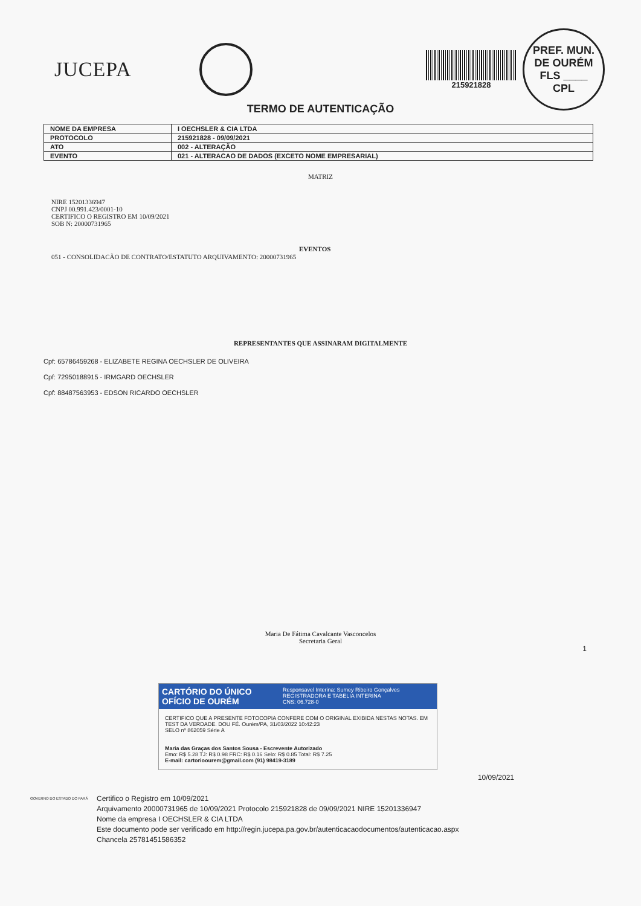JUCEPA
215921828
PREF. MUN. DE OURÉM
FLS ____
CPL
TERMO DE AUTENTICAÇÃO
| NOME DA EMPRESA | I OECHSLER & CIA LTDA |
| PROTOCOLO | 215921828 - 09/09/2021 |
| ATO | 002 - ALTERAÇÃO |
| EVENTO | 021 - ALTERACAO DE DADOS (EXCETO NOME EMPRESARIAL) |
MATRIZ
NIRE 15201336947
CNPJ 00.991.423/0001-10
CERTIFICO O REGISTRO EM 10/09/2021
SOB N: 20000731965
EVENTOS
051 - CONSOLIDACÃO DE CONTRATO/ESTATUTO ARQUIVAMENTO: 20000731965
REPRESENTANTES QUE ASSINARAM DIGITALMENTE
Cpf: 65786459268 - ELIZABETE REGINA OECHSLER DE OLIVEIRA
Cpf: 72950188915 - IRMGARD OECHSLER
Cpf: 88487563953 - EDSON RICARDO OECHSLER
Maria De Fátima Cavalcante Vasconcelos
Secretaria Geral
1
CARTÓRIO DO ÚNICO OFÍCIO DE OURÉM
Responsavel Interina: Sumey Ribeiro Gonçalves
REGISTRADORA E TABELIA INTERINA
CNS: 06.728-0
CERTIFICO QUE A PRESENTE FOTOCOPIA CONFERE COM O ORIGINAL EXIBIDA NESTAS NOTAS. EM TEST DA VERDADE. DOU FÉ. Ourém/PA, 31/03/2022 10:42:23
SELO nº 862059 Série A
Maria das Graças dos Santos Sousa - Escrevente Autorizado
Emo: R$ 5.28 TJ: R$ 0.98 FRC: R$ 0.16 Selo: R$ 0.85 Total: R$ 7.25
E-mail: cartorioourem@gmail.com (91) 98419-3189
10/09/2021
GOVERNO DO ESTADO DO PARÁ
Certifico o Registro em 10/09/2021
Arquivamento 20000731965 de 10/09/2021 Protocolo 215921828 de 09/09/2021 NIRE 15201336947
Nome da empresa I OECHSLER & CIA LTDA
Este documento pode ser verificado em http://regin.jucepa.pa.gov.br/autenticacaodocumentos/autenticacao.aspx
Chancela 25781451586352